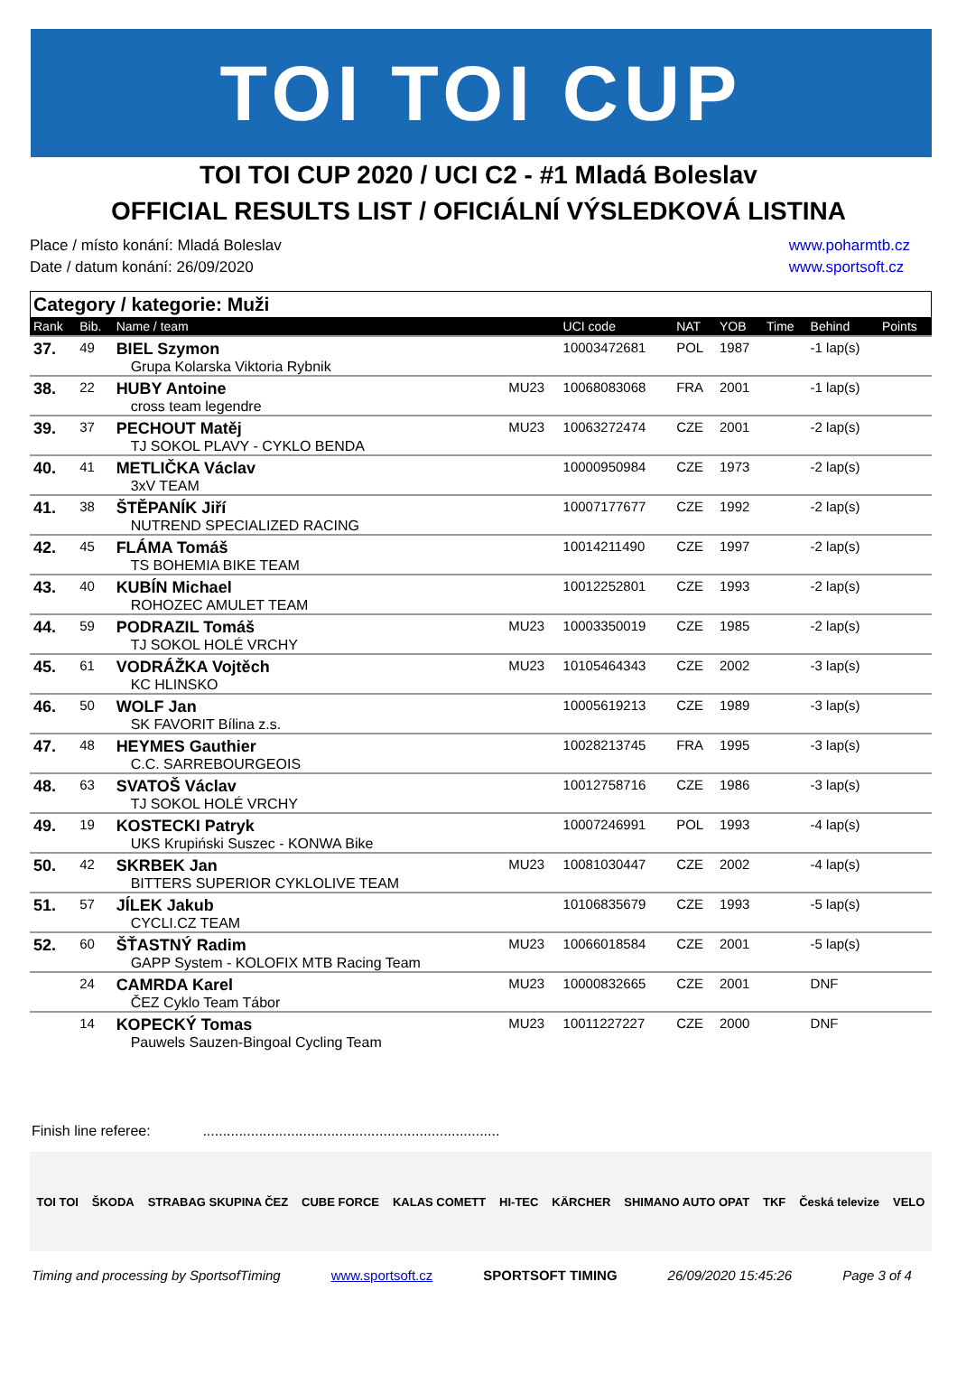TOI TOI CUP
TOI TOI CUP 2020 / UCI C2 - #1 Mladá Boleslav
OFFICIAL RESULTS LIST / OFICIÁLNÍ VÝSLEDKOVÁ LISTINA
Place / místo konání: Mladá Boleslav
Date / datum konání: 26/09/2020
www.poharmtb.cz
www.sportsoft.cz
Category / kategorie: Muži
| Rank | Bib. | Name / team | | UCI code | NAT | YOB | Time | Behind | Points |
| --- | --- | --- | --- | --- | --- | --- | --- | --- | --- |
| 37. | 49 | BIEL Szymon Grupa Kolarska Viktoria Rybnik | | 10003472681 | POL | 1987 | | -1 lap(s) | |
| 38. | 22 | HUBY Antoine cross team legendre | MU23 | 10068083068 | FRA | 2001 | | -1 lap(s) | |
| 39. | 37 | PECHOUT Matěj TJ SOKOL PLAVY - CYKLO BENDA | MU23 | 10063272474 | CZE | 2001 | | -2 lap(s) | |
| 40. | 41 | METLIČKA Václav 3xV TEAM | | 10000950984 | CZE | 1973 | | -2 lap(s) | |
| 41. | 38 | ŠTĚPANÍK Jiří NUTREND SPECIALIZED RACING | | 10007177677 | CZE | 1992 | | -2 lap(s) | |
| 42. | 45 | FLÁMA Tomáš TS BOHEMIA BIKE TEAM | | 10014211490 | CZE | 1997 | | -2 lap(s) | |
| 43. | 40 | KUBÍN Michael ROHOZEC AMULET TEAM | | 10012252801 | CZE | 1993 | | -2 lap(s) | |
| 44. | 59 | PODRAZIL Tomáš TJ SOKOL HOLÉ VRCHY | MU23 | 10003350019 | CZE | 1985 | | -2 lap(s) | |
| 45. | 61 | VODRÁŽKA Vojtěch KC HLINSKO | MU23 | 10105464343 | CZE | 2002 | | -3 lap(s) | |
| 46. | 50 | WOLF Jan SK FAVORIT Bílina z.s. | | 10005619213 | CZE | 1989 | | -3 lap(s) | |
| 47. | 48 | HEYMES Gauthier C.C. SARREBOURGEOIS | | 10028213745 | FRA | 1995 | | -3 lap(s) | |
| 48. | 63 | SVATOŠ Václav TJ SOKOL HOLÉ VRCHY | | 10012758716 | CZE | 1986 | | -3 lap(s) | |
| 49. | 19 | KOSTECKI Patryk UKS Krupiński Suszec - KONWA Bike | | 10007246991 | POL | 1993 | | -4 lap(s) | |
| 50. | 42 | SKRBEK Jan BITTERS SUPERIOR CYKLOLIVE TEAM | MU23 | 10081030447 | CZE | 2002 | | -4 lap(s) | |
| 51. | 57 | JÍLEK Jakub CYCLI.CZ TEAM | | 10106835679 | CZE | 1993 | | -5 lap(s) | |
| 52. | 60 | ŠŤASTNÝ Radim GAPP System - KOLOFIX MTB Racing Team | MU23 | 10066018584 | CZE | 2001 | | -5 lap(s) | |
| | 24 | CAMRDA Karel ČEZ Cyklo Team Tábor | MU23 | 10000832665 | CZE | 2001 | | DNF | |
| | 14 | KOPECKÝ Tomas Pauwels Sauzen-Bingoal Cycling Team | MU23 | 10011227227 | CZE | 2000 | | DNF | |
Finish line referee: ..........................................................................
TOI TOI ŠKODA STRABAG SKUPINA ČEZ CUBE FORCE KALAS COMETT HI-TEC KÄRCHER SHIMANO AUTO OPAT TKF Česká televize VELO
Timing and processing by SportsofTiming www.sportsoft.cz SPORTSOFT TIMING 26/09/2020 15:45:26 Page 3 of 4